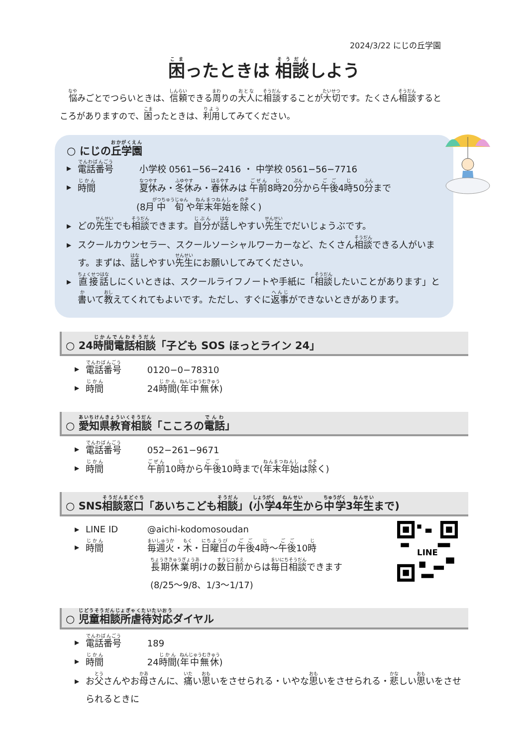2024/3/22 にじの丘学園
困ったときは 相談しよう
悩みごとでつらいときは、信頼できる周りの大人に相談することが大切です。たくさん相談するところがありますので、困ったときは、利用してみてください。
○ にじの丘学園
▶ 電話番号 小学校 0561−56−2416 ・ 中学校 0561−56−7716
▶ 時間 夏休み・冬休み・春休みは 午前8時20分から午後4時50分まで
(8月中旬や年末年始を除く)
▶ どの先生でも相談できます。自分が話しやすい先生でだいじょうぶです。
▶ スクールカウンセラー、スクールソーシャルワーカーなど、たくさん相談できる人がいます。まずは、話しやすい先生にお願いしてみてください。
▶ 直接話しにくいときは、スクールライフノートや手紙に「相談したいことがあります」と書いて教えてくれてもよいです。ただし、すぐに返事ができないときがあります。
○ 24時間電話相談「子ども SOS ほっとライン 24」
▶ 電話番号 0120−0−78310
▶ 時間 24時間(年中無休)
○ 愛知県教育相談「こころの電話」
▶ 電話番号 052−261−9671
▶ 時間 午前10時から午後10時まで(年末年始は除く)
○ SNS相談窓口「あいちこども相談」(小学4年生から中学3年生まで)
LINE
▶ LINE ID @aichi-kodomosoudan
▶ 時間 毎週火・木・日曜日の午後4時〜午後10時
長期休業明けの数日前からは毎日相談できます
(8/25〜9/8、1/3〜1/17)
○ 児童相談所虐待対応ダイヤル
▶ 電話番号 189
▶ 時間 24時間(年中無休)
▶ お父さんやお母さんに、痛い思いをさせられる・いやな思いをさせられる・悲しい思いをさせられるときに